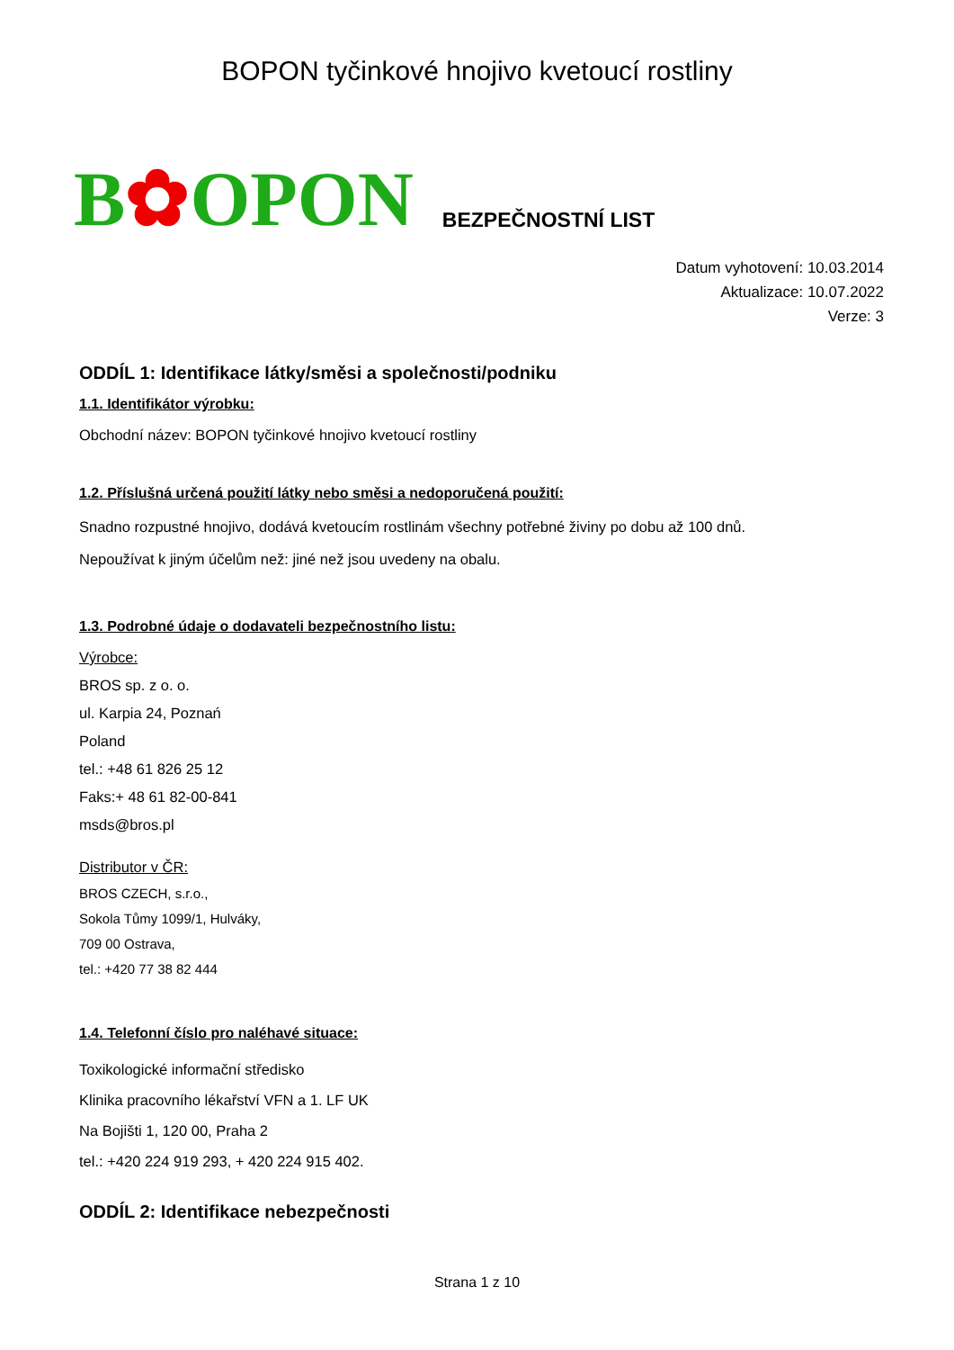BOPON tyčinkové hnojivo kvetoucí rostliny
B✿OPON BEZPEČNOSTNÍ LIST
Datum vyhotovení: 10.03.2014
Aktualizace: 10.07.2022
Verze: 3
ODDÍL 1: Identifikace látky/směsi a společnosti/podniku
1.1. Identifikátor výrobku:
Obchodní název: BOPON tyčinkové hnojivo kvetoucí rostliny
1.2. Příslušná určená použití látky nebo směsi a nedoporučená použití:
Snadno rozpustné hnojivo, dodává kvetoucím rostlinám všechny potřebné živiny po dobu až 100 dnů.
Nepoužívat k jiným účelům než: jiné než jsou uvedeny na obalu.
1.3. Podrobné údaje o dodavateli bezpečnostního listu:
Výrobce:
BROS sp. z o. o.
ul. Karpia 24, Poznań
Poland
tel.: +48 61 826 25 12
Faks:+ 48 61 82-00-841
msds@bros.pl
Distributor v ČR:
BROS CZECH, s.r.o.,
Sokola Tůmy 1099/1, Hulváky,
709 00 Ostrava,
tel.: +420 77 38 82 444
1.4. Telefonní číslo pro naléhavé situace:
Toxikologické informační středisko
Klinika pracovního lékařství VFN a 1. LF UK
Na Bojišti 1, 120 00, Praha 2
tel.: +420 224 919 293, + 420 224 915 402.
ODDÍL 2: Identifikace nebezpečnosti
Strana 1 z 10